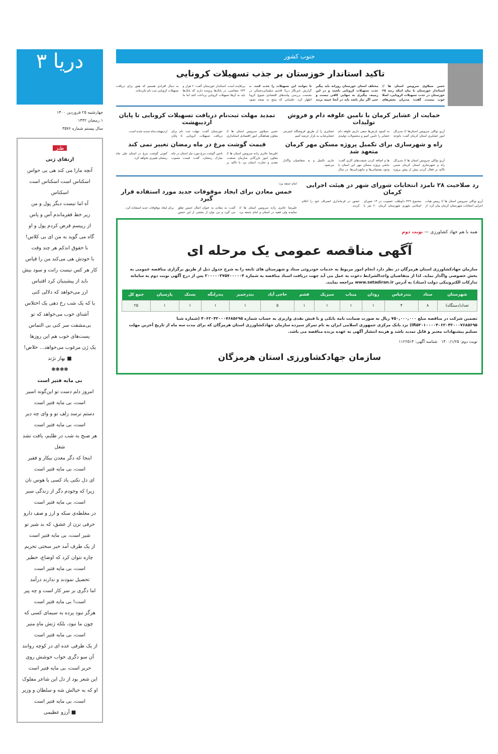جنوب کشور
تاکید استاندار خوزستان بر جذب تسهیلات کرونایی
حسن سیلاوی سرویس استان ها // استاندار خوزستان با بیان اینکه رتبه ۲۵ خوزستان در جذب تسهیلات کرونایی، اصلا خوب نیست، گفت: مدیران بخش‌های مختلف استان خوزستان روزانه باید پیگیر جذب تسهیلات کرونایی باشند و در این زمینه، پیگیری به تنهایی کافی نیست و حتی اگر نیاز باشد باید در آنجا خیمه بزنند تا بتوانند این تسهیلات را جذب کنند. به گزارش خبرنگار دریا؛ قاسم سلیمانی‌دشتکی در نشست بررسی پیامدهای اقتصادی شیوع کرونا اظهار کرد: جلساتی که منتج به نتیجه نشود بی‌فایده است. استاندار خوزستان گفت: ۶ هزار و ۶۲۳ متقاضی، در بانک‌ها پرونده دارند که بانک‌ها باید به آن‌ها تسهیلات کرونایی پرداخت کنند اما ما به دنبال افرادی هستیم که هنوز برای دریافت تسهیلات کرونایی ثبت نام نکرده‌اند.
حمایت از عشایر کرمان با تامین علوفه دام و فروش تولیدات
آرزو توکلی سرویس استان‌ها // مدیرکل امور عشایری استان کرمان گفت: باتوجه به کمبود بارش‌ها سعی داریم علوفه دام عشایر را تامین کنیم و محصولات تولیدی عشایری را از طریق فروشگاه اینترنتی عشایرشاپ به بازار عرضه کنیم.
راه و شهرسازی برای تکمیل پروژه مسکن مهر کرمان متعهد شد
آرزو توکلی سرویس استان ها // مدیرکل راه و شهرسازی استان کرمان ضمن تاکید بر فعال کردن بیش از پیش پروژه ها و اضافه کردن شیفت‌های کاری گفت: مابقی پروژه مسکن مهر این استان با وجود پشتیبانی‌ها و مانع‌زدایی‌ها، در سال جاری تکمیل و به متقاضیان واگذار می‌شود.
تمدید مهلت ثبت‌نام دریافت تسهیلات کرونایی تا پایان اردیبهشت
حسن سیلاوی سرویس استان ها // معاون هماهنگی امور اقتصادی استانداری خوزستان گفت: مهلت ثبت نام برای دریافت تسهیلات کرونایی تا پایان اردیبهشت‌ماه تمدید شده است.
قیمت گوشت مرغ در ماه رمضان تغییر نمی کند
علیرضا حائری زاده سرویس استان ها // معاون امور بازرگانی سازمان صنعت، معدن و تجارت استان یزد با تاکید بر تامین گوشت مرغ مورد نیاز استان در ماه مبارک رمضان، گفت: قیمت مصوب کنونی گوشت مرغ در استان طی ماه رمضان تغییری نخواهد کرد.
رد صلاحیت ۲۸ نامزد انتخابات شورای شهر در هیئت اجرایی کرمان
آرزو توکلی سرویس استان ها // رییس هیات اجرایی انتخابات شهرستان کرمان بیان کرد: از مجموع ۴۲۹ داوطلب عضویت در ۱۳ شورای اسلامی شهری شهرستان کرمان ۲۰ نفر با حضور در فرمانداری انصراف خود را اعلام کردند.
امام جمعه یزد:
خمس معادن برای ایجاد موقوفات جدید مورد استفاده قرار گیرد
علیرضا حائری زاده سرویس استان ها // نماینده ولی فقیه در استان و امام جمعه یزد گفت: به معادن به عنوان انفال خمس تعلق می گیرد و می توان از بخشی از این خمس برای ایجاد موقوفات جدید استفاده کرد.
همه با هم جهاد کشاورزی — نوبت دوم
آگهی مناقصه عمومی یک مرحله ای
سازمان جهادکشاورزی استان هرمزگان در نظر دارد انجام امور مربوط به خدمات خودروئی ستاد و شهرستان های تابعه را به شرح جدول ذیل از طریق برگزاری مناقصه عمومی به بخش خصوصی واگذار نماید. لذا از متقاضیان واجدالشرایط دعوت به عمل می آید جهت دریافت اسناد مناقصه به شماره ۲۰۰۰۰۰۳۷۵۷۰۰۰۰۰۴ پس از درج آگهی نوبت دوم به سامانه تدارکات الکترونیکی دولت (ستاد) به آدرس www.setadiran.ir مراجعه نمایند.
| شهرستان | ستاد | بندرعباس | رودان | میناب | سیریک | قشم | حاجی آباد | بندرخمیر | بندرلنگه | بستک | پارسیان | جمع کل |
| --- | --- | --- | --- | --- | --- | --- | --- | --- | --- | --- | --- | --- |
| تعداد(دستگاه) | ۸ | ۴ | ۱ | ۱ | ۱ | ۱ | ۵ | ۱ | ۱ | ۱ | ۱ | ۲۵ |
تضمین شرکت در مناقصه مبلغ ۷۵۰,۰۰۰,۰۰۰ ریال به صورت ضمانت نامه بانکی و یا فیش نقدی واریزی به حساب شماره ۴۰۶۲۰۴۲۰۰۰۷۶۸۵۶۹۵ (شماره شبا IR۵۳۰۱۰۰۰۰۴۰۶۲۰۴۲۰۰۰۷۶۸۵۶۹۵) نزد بانک مرکزی جمهوری اسلامی ایران به نام تمرکز سپرده سازمان جهادکشاورزی استان هرمزگان که برای مدت سه ماه از تاریخ آخرین مهلت تسلیم پیشنهادات معتبر و قابل تمدید باشد و هزینه انتشار آگهی به عهده برنده مناقصه می باشد.
نوبت دوم: ۱۴۰۰/۱/۲۵ شناسه آگهی: ۱۱۲۲۵۱۴
سازمان جهادکشاورزی استان هرمزگان
دریا ۳
چهارشنبه ۲۵ فروردین ۱۴۰۰
۱ رمضان ۱۴۴۲
سال بیستم شماره ۳۵۷۶
طنز
ارتقای ژنی
آنچه مارا می کند هی بی حواس
اسکناس است اسکناس است اسکناس
آه اما نیست دیگر پول و من
زیر خط فقرماندم آس و پاس
از رییسم قرض کردم پول و او
گاه می گوید به من ای بی کلاس!
با حقوق اندکم هر چند وقت
با خودش هی می‌کند من را قیاس
کار هر کس نیست رانت و سود بیش
باید از پیشینیان کرد اقتباس
ارز می‌خواهد که دلالی کنی
یا که یک شب رخ دهی یک اختلاس
آشنای خوب می‌خواهد که تو
بی‌مشقت سر کنی بی التماس
پست‌های خوب هم این روزها
یک ژن مرغوب می‌خواهد... خلاص!
■ بهار نژند
❃❃❃❃
بی مایه فتیر است
امروز دلم دست تو این‌گونه اسیر است، بی مایه فتیر است
دستم نرسد زلف تو و وای چه دیر است، بی مایه فتیر است
هر صبح به شب در طلبم، یافت نشد شغل
اینجا که دگر معدن بیکار و فقیر است، بی مایه فتیر است
ای دل نکنی یاد کسی یا هوس نان
زیرا که وجودم دگر از زندگی سیر است، بی مایه فتیر است
در مغلطه‌ی سکه و ارز و صف دارو
حرفی نزن از عشق، که بد شیر تو شیر است، بی مایه فتیر است
از یک طرف آمد خبر سختی تحریم
چاره نتوان کرد که اوضاع، خطیر است، بی مایه فتیر است
تحصیل نمودند و ندارند درآمد
اما دگری بر سر کار است و چه پیر است! بی مایه فتیر است
هرگز نبود پرده به سیمای کسی که
چون ما نبود، بلکه ژنش ماهِ منیر است، بی مایه فتیر است
از یک طرفی عده ای در کوچه روانند
آن سو دگری خواب خوشش روی حریر است، بی مایه فتیر است
این شعر بود از دل این شاعر مفلوک
او که به خیالش شه و سلطان و وزیر است، بی مایه فتیر است
■ آرزو عظیمی